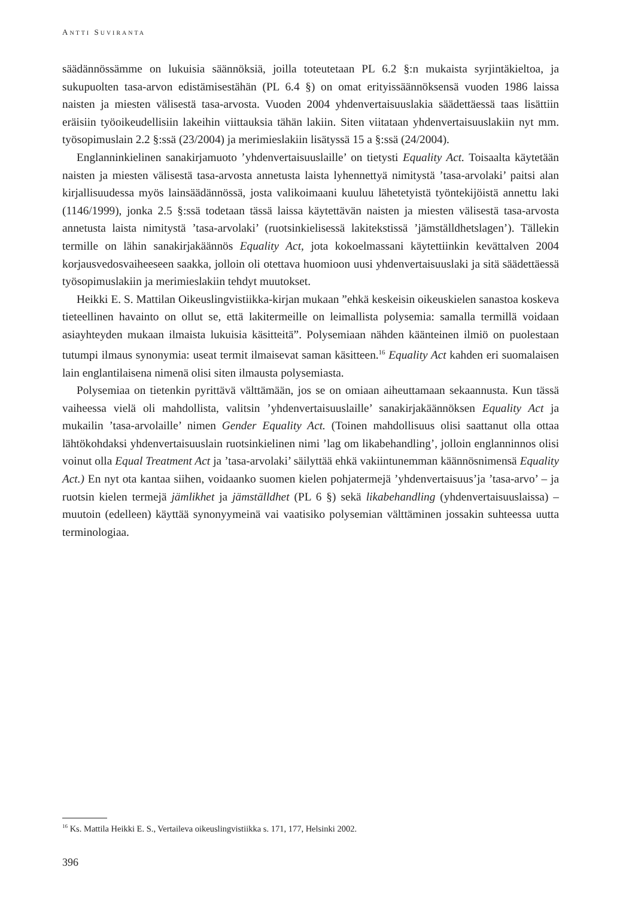ANTTI SUVIRANTA
säädännössämme on lukuisia säännöksiä, joilla toteutetaan PL 6.2 §:n mukaista syrjintäkieltoa, ja sukupuolten tasa-arvon edistämisestähän (PL 6.4 §) on omat erityissäännöksensä vuoden 1986 laissa naisten ja miesten välisestä tasa-arvosta. Vuoden 2004 yhdenvertaisuuslakia säädettäessä taas lisättiin eräisiin työoikeudellisiin lakeihin viittauksia tähän lakiin. Siten viitataan yhdenvertaisuuslakiin nyt mm. työsopimuslain 2.2 §:ssä (23/2004) ja merimieslakiin lisätyssä 15 a §:ssä (24/2004).
Englanninkielinen sanakirjamuoto ’yhdenvertaisuuslaille’ on tietysti Equality Act. Toisaalta käytetään naisten ja miesten välisestä tasa-arvosta annetusta laista lyhennettyä nimitystä ’tasa-arvolaki’ paitsi alan kirjallisuudessa myös lainsäädännössä, josta valikoimaani kuuluu lähetetyistä työntekijöistä annettu laki (1146/1999), jonka 2.5 §:ssä todetaan tässä laissa käytettävän naisten ja miesten välisestä tasa-arvosta annetusta laista nimitystä ’tasa-arvolaki’ (ruotsinkielisessä lakitekstissä ’jämställdhetslagen’). Tällekin termille on lähin sanakirjakäännös Equality Act, jota kokoelmassani käytettiinkin kevättalven 2004 korjausvedosvaiheeseen saakka, jolloin oli otettava huomioon uusi yhdenvertaisuuslaki ja sitä säädettäessä työsopimuslakiin ja merimieslakiin tehdyt muutokset.
Heikki E. S. Mattilan Oikeuslingvistiikka-kirjan mukaan ”ehkä keskeisin oikeuskielen sanastoa koskeva tieteellinen havainto on ollut se, että lakitermeille on leimallista polysemia: samalla termillä voidaan asiayhteyden mukaan ilmaista lukuisia käsitteitä”. Polysemiaan nähden käänteinen ilmiö on puolestaan tutumpi ilmaus synonymia: useat termit ilmaisevat saman käsitteen.<sup>16</sup> Equality Act kahden eri suomalaisen lain englantilaisena nimenä olisi siten ilmausta polysemiasta.
Polysemiaa on tietenkin pyrittävä välttämään, jos se on omiaan aiheuttamaan sekaannusta. Kun tässä vaiheessa vielä oli mahdollista, valitsin ’yhdenvertaisuuslaille’ sanakirjakäännöksen Equality Act ja mukailin ’tasa-arvolaille’ nimen Gender Equality Act. (Toinen mahdollisuus olisi saattanut olla ottaa lähtökohdaksi yhdenvertaisuuslain ruotsinkielinen nimi ’lag om likabehandling’, jolloin englanninnos olisi voinut olla Equal Treatment Act ja ’tasa-arvolaki’ säilyttää ehkä vakiintunemman käännösnimensä Equality Act.) En nyt ota kantaa siihen, voidaanko suomen kielen pohjatermejä ’yhdenvertaisuus’ja ’tasa-arvo’ – ja ruotsin kielen termejä jämlikhet ja jämställdhet (PL 6 §) sekä likabehandling (yhdenvertaisuuslaissa) – muutoin (edelleen) käyttää synonyymeinä vai vaatisiko polysemian välttäminen jossakin suhteessa uutta terminologiaa.
<sup>16</sup> Ks. Mattila Heikki E. S., Vertaileva oikeuslingvistiikka s. 171, 177, Helsinki 2002.
396